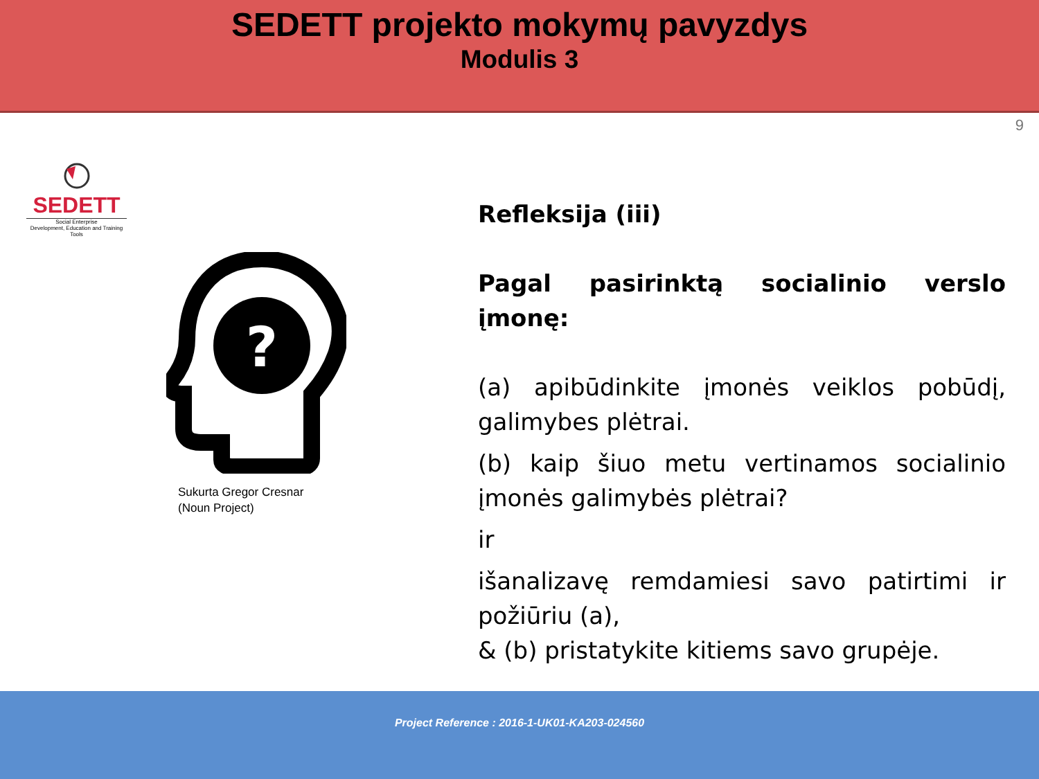SEDETT projekto mokymų pavyzdys
Modulis 3
9
SEDETT
Social Enterprise
Development, Education and Training Tools
?
Sukurta Gregor Cresnar
(Noun Project)
Refleksija (iii)
Pagal pasirinktą socialinio verslo įmonę:
(a) apibūdinkite įmonės veiklos pobūdį, galimybes plėtrai.
(b) kaip šiuo metu vertinamos socialinio įmonės galimybės plėtrai?
ir
išanalizavę remdamiesi savo patirtimi ir požiūriu (a),
& (b) pristatykite kitiems savo grupėje.
Project Reference : 2016-1-UK01-KA203-024560